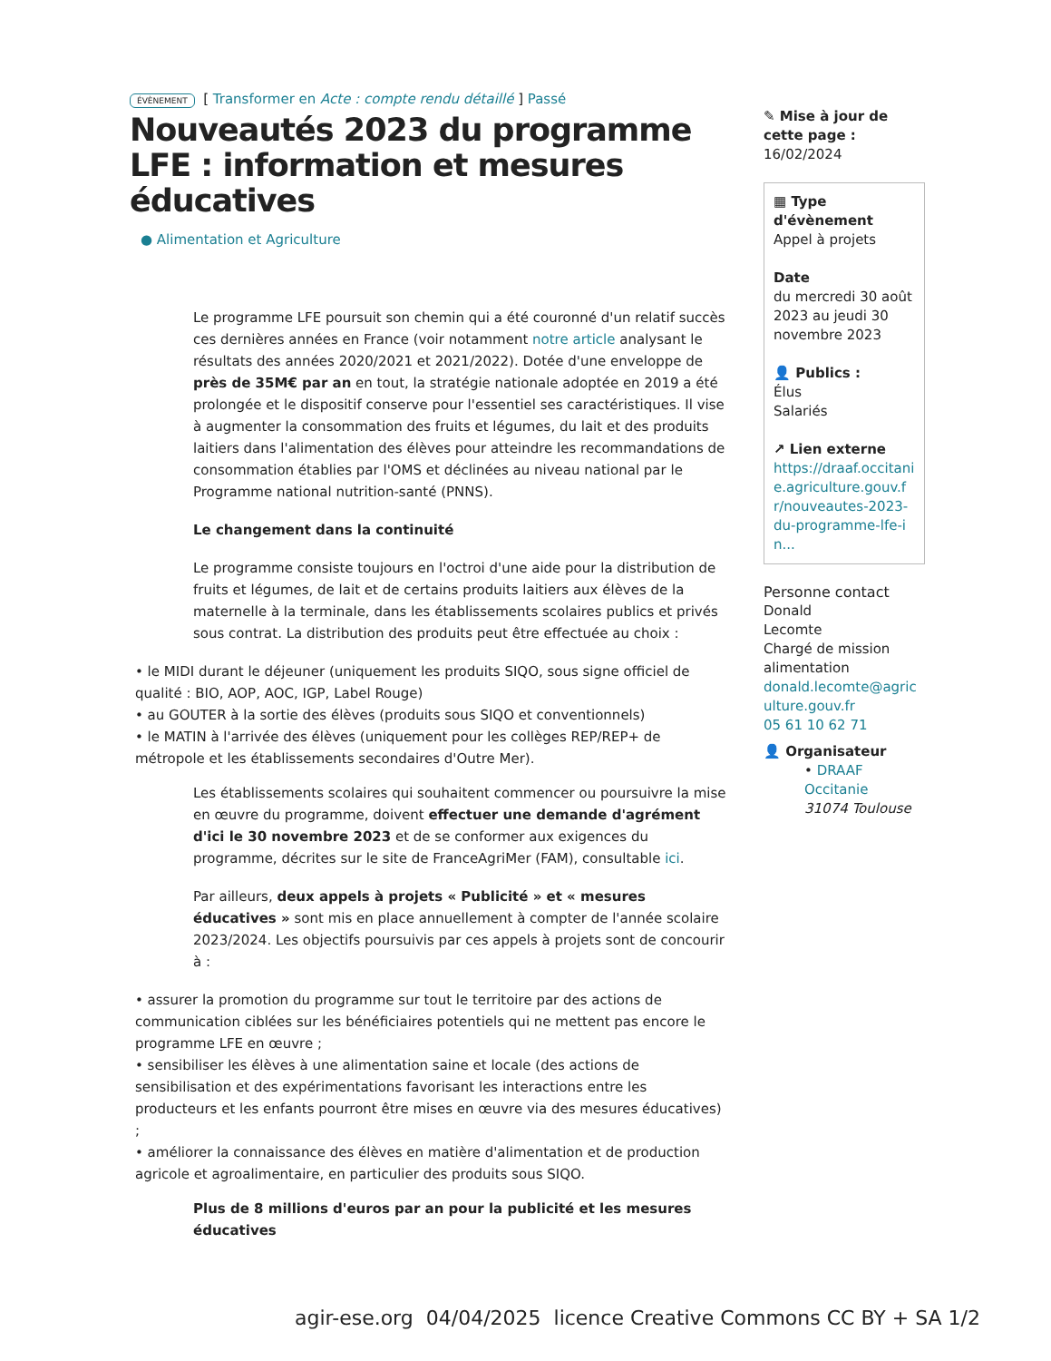ÉVÈNEMENT [ Transformer en Acte : compte rendu détaillé ] Passé
Nouveautés 2023 du programme LFE : information et mesures éducatives
● Alimentation et Agriculture
Le programme LFE poursuit son chemin qui a été couronné d'un relatif succès ces dernières années en France (voir notamment notre article analysant le résultats des années 2020/2021 et 2021/2022). Dotée d'une enveloppe de près de 35M€ par an en tout, la stratégie nationale adoptée en 2019 a été prolongée et le dispositif conserve pour l'essentiel ses caractéristiques. Il vise à augmenter la consommation des fruits et légumes, du lait et des produits laitiers dans l'alimentation des élèves pour atteindre les recommandations de consommation établies par l'OMS et déclinées au niveau national par le Programme national nutrition-santé (PNNS).
Le changement dans la continuité
Le programme consiste toujours en l'octroi d'une aide pour la distribution de fruits et légumes, de lait et de certains produits laitiers aux élèves de la maternelle à la terminale, dans les établissements scolaires publics et privés sous contrat. La distribution des produits peut être effectuée au choix :
• le MIDI durant le déjeuner (uniquement les produits SIQO, sous signe officiel de qualité : BIO, AOP, AOC, IGP, Label Rouge)
• au GOUTER à la sortie des élèves (produits sous SIQO et conventionnels)
• le MATIN à l'arrivée des élèves (uniquement pour les collèges REP/REP+ de métropole et les établissements secondaires d'Outre Mer).
Les établissements scolaires qui souhaitent commencer ou poursuivre la mise en œuvre du programme, doivent effectuer une demande d'agrément d'ici le 30 novembre 2023 et de se conformer aux exigences du programme, décrites sur le site de FranceAgriMer (FAM), consultable ici.
Par ailleurs, deux appels à projets « Publicité » et « mesures éducatives » sont mis en place annuellement à compter de l'année scolaire 2023/2024. Les objectifs poursuivis par ces appels à projets sont de concourir à :
• assurer la promotion du programme sur tout le territoire par des actions de communication ciblées sur les bénéficiaires potentiels qui ne mettent pas encore le programme LFE en œuvre ;
• sensibiliser les élèves à une alimentation saine et locale (des actions de sensibilisation et des expérimentations favorisant les interactions entre les producteurs et les enfants pourront être mises en œuvre via des mesures éducatives) ;
• améliorer la connaissance des élèves en matière d'alimentation et de production agricole et agroalimentaire, en particulier des produits sous SIQO.
Plus de 8 millions d'euros par an pour la publicité et les mesures éducatives
✎ Mise à jour de cette page :
16/02/2024
▦ Type d'évènement
Appel à projets
Date
du mercredi 30 août 2023 au jeudi 30 novembre 2023
👤 Publics :
Élus
Salariés
↗ Lien externe
https://draaf.occitanie.agriculture.gouv.fr/nouveautes-2023-du-programme-lfe-in...
Personne contact
Donald
Lecomte
Chargé de mission alimentation
donald.lecomte@agriculture.gouv.fr
05 61 10 62 71
👤 Organisateur
• DRAAF Occitanie
31074 Toulouse
agir-ese.org 04/04/2025 licence Creative Commons CC BY + SA 1/2